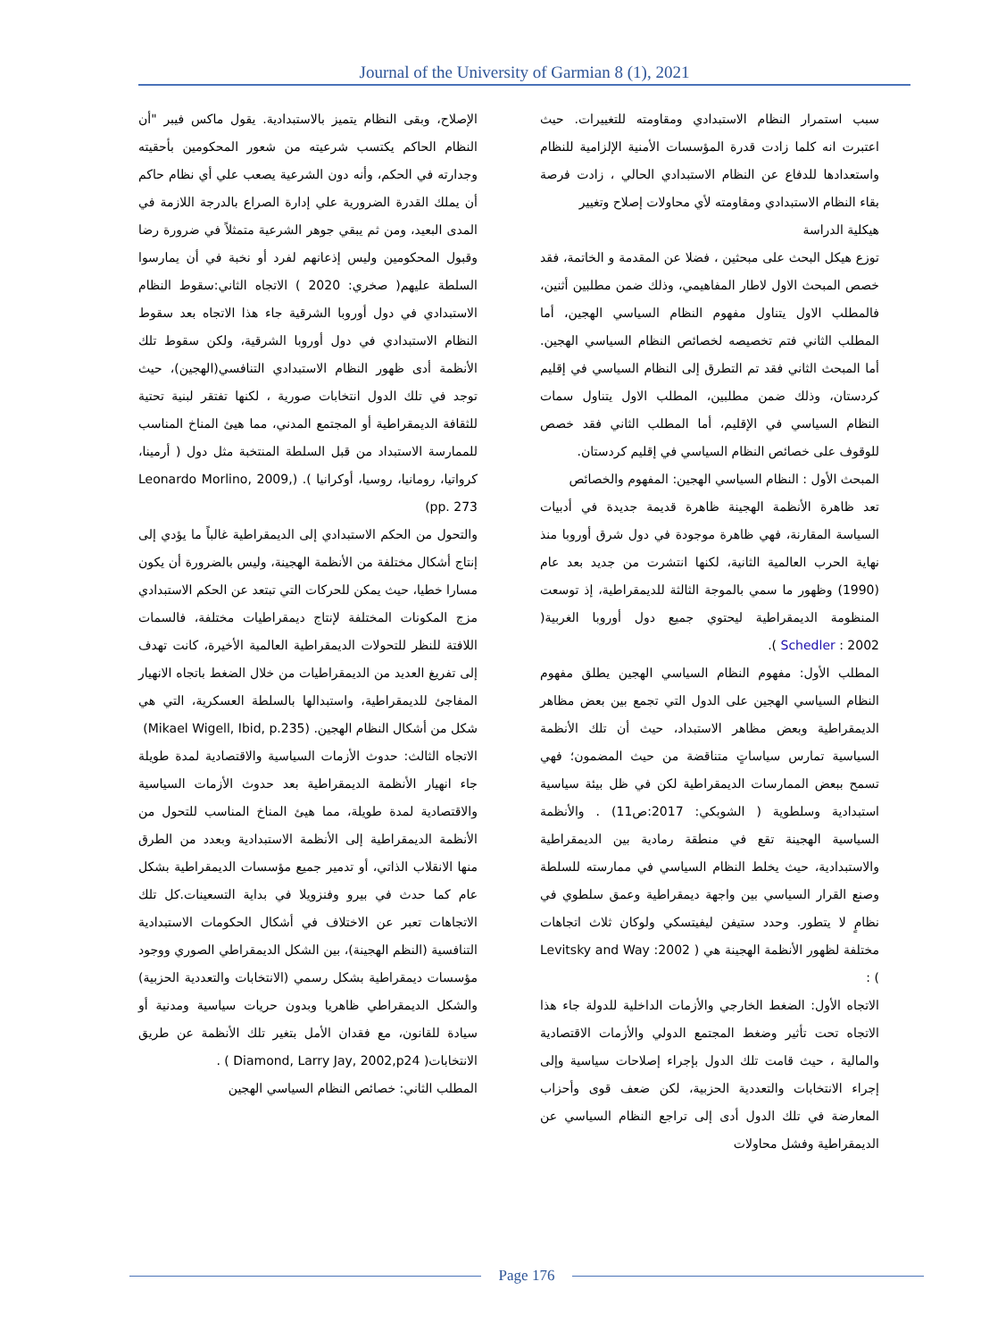Journal of the University of Garmian 8 (1), 2021
سبب استمرار النظام الاستبدادي ومقاومته للتغييرات. حيث اعتبرت انه كلما زادت قدرة المؤسسات الأمنية الإلزامية للنظام واستعدادها للدفاع عن النظام الاستبدادي الحالي ، زادت فرصة بقاء النظام الاستبدادي ومقاومته لأي محاولات إصلاح وتغيير
هيكلية الدراسة
توزع هيكل البحث على مبحثين ، فضلا عن المقدمة و الخاتمة، فقد خصص المبحث الاول لاطار المفاهيمي، وذلك ضمن مطلبين أثنين، فالمطلب الاول يتناول مفهوم النظام السياسي الهجين، أما المطلب الثاني فتم تخصيصه لخصائص النظام السياسي الهجين. أما المبحث الثاني فقد تم التطرق إلى النظام السياسي في إقليم كردستان، وذلك ضمن مطلبين، المطلب الاول يتناول سمات النظام السياسي في الإقليم، أما المطلب الثاني فقد خصص للوقوف على خصائص النظام السياسي في إقليم كردستان.
المبحث الأول : النظام السياسي الهجين: المفهوم والخصائص
تعد ظاهرة الأنظمة الهجينة ظاهرة قديمة جديدة في أدبيات السياسة المقارنة، فهي ظاهرة موجودة في دول شرق أوروبا منذ نهاية الحرب العالمية الثانية، لكنها انتشرت من جديد بعد عام (1990) وظهور ما سمي بالموجة الثالثة للديمقراطية، إذ توسعت المنظومة الديمقراطية ليحتوي جميع دول أوروبا الغربية( Schedler : 2002 ).
المطلب الأول: مفهوم النظام السياسي الهجين يطلق مفهوم النظام السياسي الهجين على الدول التي تجمع بين بعض مظاهر الديمقراطية وبعض مظاهر الاستبداد، حيث أن تلك الأنظمة السياسية تمارس سياساتٍ متناقضة من حيث المضمون؛ فهي تسمح ببعض الممارسات الديمقراطية لكن في ظل بيئة سياسية استبدادية وسلطوية ( الشوبكي: 2017:ص11) . والأنظمة السياسية الهجينة تقع في منطقة رمادية بين الديمقراطية والاستبدادية، حيث يخلط النظام السياسي في ممارسته للسلطة وصنع القرار السياسي بين واجهة ديمقراطية وعمق سلطوي في نظامٍ لا يتطور. وحدد ستيفن ليفيتسكي ولوكان ثلاث اتجاهات مختلفة لظهور الأنظمة الهجينة هي ( Levitsky and Way :2002 ) :
الاتجاه الأول: الضغط الخارجي والأزمات الداخلية للدولة جاء هذا الاتجاه تحت تأثير وضغط المجتمع الدولي والأزمات الاقتصادية والمالية ، حيث قامت تلك الدول بإجراء إصلاحات سياسية وإلى إجراء الانتخابات والتعددية الحزبية، لكن ضعف قوى وأحزاب المعارضة في تلك الدول أدى إلى تراجع النظام السياسي عن الديمقراطية وفشل محاولات
الإصلاح، وبقى النظام يتميز بالاستبدادية. يقول ماكس فيبر "أن النظام الحاكم يكتسب شرعيته من شعور المحكومين بأحقيته وجدارته في الحكم، وأنه دون الشرعية يصعب علي أي نظام حاكم أن يملك القدرة الضرورية علي إدارة الصراع بالدرجة اللازمة في المدى البعيد، ومن ثم يبقي جوهر الشرعية متمثلاً في ضرورة رضا وقبول المحكومين وليس إذعانهم لفرد أو نخبة في أن يمارسوا السلطة عليهم( صخري: 2020 ) الاتجاه الثاني:سقوط النظام الاستبدادي في دول أوروبا الشرقية جاء هذا الاتجاه بعد سقوط النظام الاستبدادي في دول أوروبا الشرقية، ولكن سقوط تلك الأنظمة أدى ظهور النظام الاستبدادي التنافسي(الهجين)، حيث توجد في تلك الدول انتخابات صورية ، لكنها تفتقر لبنية تحتية للثقافة الديمقراطية أو المجتمع المدني، مما هيئ المناخ المناسب للممارسة الاستبداد من قبل السلطة المنتخبة مثل دول ( أرمينا، كرواتيا، رومانيا، روسيا، أوكرانيا ). (Leonardo Morlino, 2009, pp. 273)
والتحول من الحكم الاستبدادي إلى الديمقراطية غالباً ما يؤدي إلى إنتاج أشكال مختلفة من الأنظمة الهجينة، وليس بالضرورة أن يكون مسارا خطيا، حيث يمكن للحركات التي تبتعد عن الحكم الاستبدادي مزج المكونات المختلفة لإنتاج ديمقراطيات مختلفة، فالسمات اللافتة للنظر للتحولات الديمقراطية العالمية الأخيرة، كانت تهدف إلى تفريغ العديد من الديمقراطيات من خلال الضغط باتجاه الانهيار المفاجئ للديمقراطية، واستبدالها بالسلطة العسكرية، التي هي شكل من أشكال النظام الهجين. (Mikael Wigell, Ibid, p.235)
الاتجاه الثالث: حدوث الأزمات السياسية والاقتصادية لمدة طويلة جاء انهيار الأنظمة الديمقراطية بعد حدوث الأزمات السياسية والاقتصادية لمدة طويلة، مما هيئ المناخ المناسب للتحول من الأنظمة الديمقراطية إلى الأنظمة الاستبدادية وبعدد من الطرق منها الانقلاب الذاتي، أو تدمير جميع مؤسسات الديمقراطية بشكل عام كما حدث في بيرو وفنزويلا في بداية التسعينات.كل تلك الاتجاهات تعبر عن الاختلاف في أشكال الحكومات الاستبدادية التنافسية (النظم الهجينة)، بين الشكل الديمقراطي الصوري ووجود مؤسسات ديمقراطية بشكل رسمي (الانتخابات والتعددية الحزبية) والشكل الديمقراطي ظاهريا وبدون حريات سياسية ومدنية أو سيادة للقانون، مع فقدان الأمل بتغير تلك الأنظمة عن طريق الانتخابات( Diamond, Larry Jay, 2002,p24 ) .
المطلب الثاني: خصائص النظام السياسي الهجين
Page 176